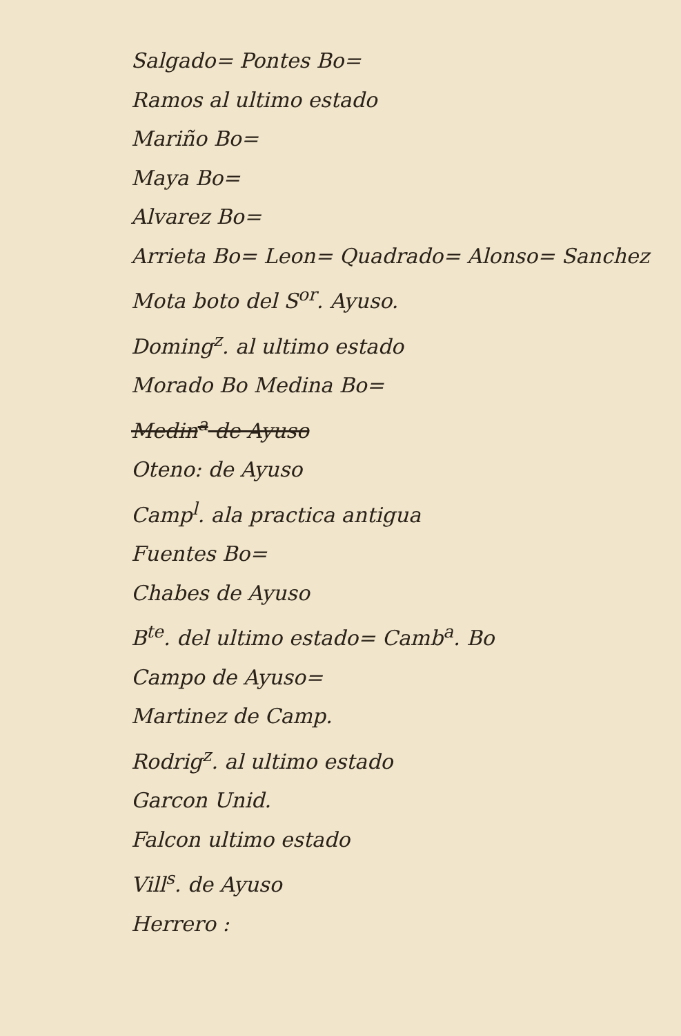Salgado= Pontes Bo=
Ramos al ultimo estado
Mariño Bo=
Maya Bo=
Alvarez Bo=
Arrieta Bo= Leon= Quadrado= Alonso= Sanchez
Mota boto del S<sup>or</sup>. Ayuso.
Doming<sup>z</sup>. al ultimo estado
Morado Bo Medina Bo=
Medin<sup>a</sup> de Ayuso
Oteno: de Ayuso
Camp<sup>l</sup>. ala practica antigua
Fuentes Bo=
Chabes de Ayuso
B<sup>te</sup>. del ultimo estado= Camb<sup>a</sup>. Bo
Campo de Ayuso=
Martinez de Camp.
Rodrig<sup>z</sup>. al ultimo estado
Garcon Unid.
Falcon ultimo estado
Vill<sup>s</sup>. de Ayuso
Herrero :